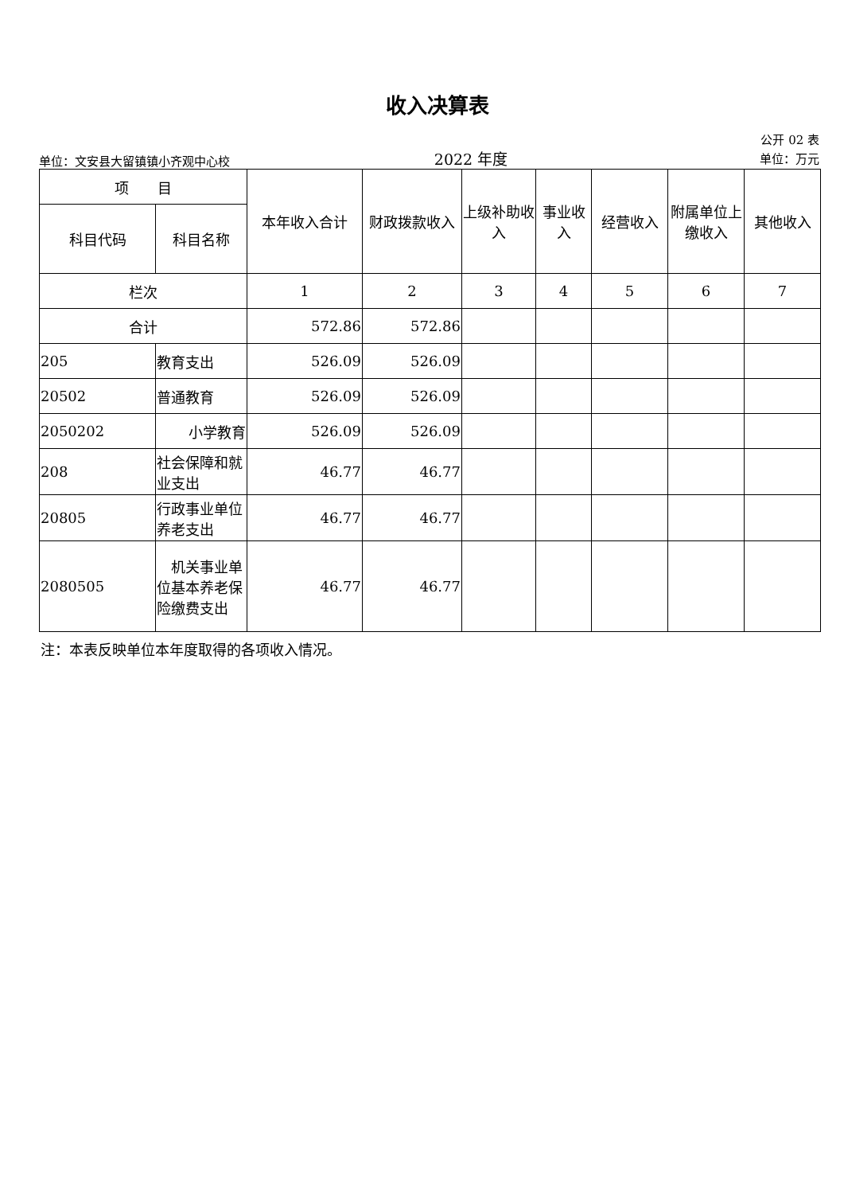收入决算表
单位：文安县大留镇镇小齐观中心校 2022 年度 公开 02 表
单位：万元
| 项 目 | | 本年收入合计 | 财政拨款收入 | 上级补助收入 | 事业收入 | 经营收入 | 附属单位上缴收入 | 其他收入 |
| --- | --- | --- | --- | --- | --- | --- | --- | --- |
| 科目代码 | 科目名称 | | | | | | | |
| 栏次 | | 1 | 2 | 3 | 4 | 5 | 6 | 7 |
| 合计 | | 572.86 | 572.86 | | | | | |
| 205 | 教育支出 | 526.09 | 526.09 | | | | | |
| 20502 | 普通教育 | 526.09 | 526.09 | | | | | |
| 2050202 | 小学教育 | 526.09 | 526.09 | | | | | |
| 208 | 社会保障和就业支出 | 46.77 | 46.77 | | | | | |
| 20805 | 行政事业单位养老支出 | 46.77 | 46.77 | | | | | |
| 2080505 | 机关事业单位基本养老保险缴费支出 | 46.77 | 46.77 | | | | | |
注：本表反映单位本年度取得的各项收入情况。